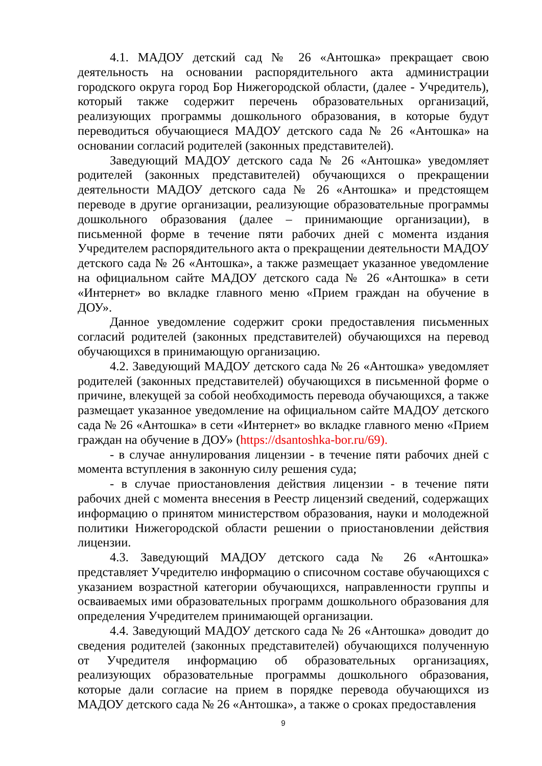4.1. МАДОУ детский сад № 26 «Антошка» прекращает свою деятельность на основании распорядительного акта администрации городского округа город Бор Нижегородской области, (далее - Учредитель), который также содержит перечень образовательных организаций, реализующих программы дошкольного образования, в которые будут переводиться обучающиеся МАДОУ детского сада № 26 «Антошка» на основании согласий родителей (законных представителей).
Заведующий МАДОУ детского сада № 26 «Антошка» уведомляет родителей (законных представителей) обучающихся о прекращении деятельности МАДОУ детского сада № 26 «Антошка» и предстоящем переводе в другие организации, реализующие образовательные программы дошкольного образования (далее – принимающие организации), в письменной форме в течение пяти рабочих дней с момента издания Учредителем распорядительного акта о прекращении деятельности МАДОУ детского сада № 26 «Антошка», а также размещает указанное уведомление на официальном сайте МАДОУ детского сада № 26 «Антошка» в сети «Интернет» во вкладке главного меню «Прием граждан на обучение в ДОУ».
Данное уведомление содержит сроки предоставления письменных согласий родителей (законных представителей) обучающихся на перевод обучающихся в принимающую организацию.
4.2. Заведующий МАДОУ детского сада № 26 «Антошка» уведомляет родителей (законных представителей) обучающихся в письменной форме о причине, влекущей за собой необходимость перевода обучающихся, а также размещает указанное уведомление на официальном сайте МАДОУ детского сада № 26 «Антошка» в сети «Интернет» во вкладке главного меню «Прием граждан на обучение в ДОУ» (https://dsantoshka-bor.ru/69).
- в случае аннулирования лицензии - в течение пяти рабочих дней с момента вступления в законную силу решения суда;
- в случае приостановления действия лицензии - в течение пяти рабочих дней с момента внесения в Реестр лицензий сведений, содержащих информацию о принятом министерством образования, науки и молодежной политики Нижегородской области решении о приостановлении действия лицензии.
4.3. Заведующий МАДОУ детского сада № 26 «Антошка» представляет Учредителю информацию о списочном составе обучающихся с указанием возрастной категории обучающихся, направленности группы и осваиваемых ими образовательных программ дошкольного образования для определения Учредителем принимающей организации.
4.4. Заведующий МАДОУ детского сада № 26 «Антошка» доводит до сведения родителей (законных представителей) обучающихся полученную от Учредителя информацию об образовательных организациях, реализующих образовательные программы дошкольного образования, которые дали согласие на прием в порядке перевода обучающихся из МАДОУ детского сада № 26 «Антошка», а также о сроках предоставления
9